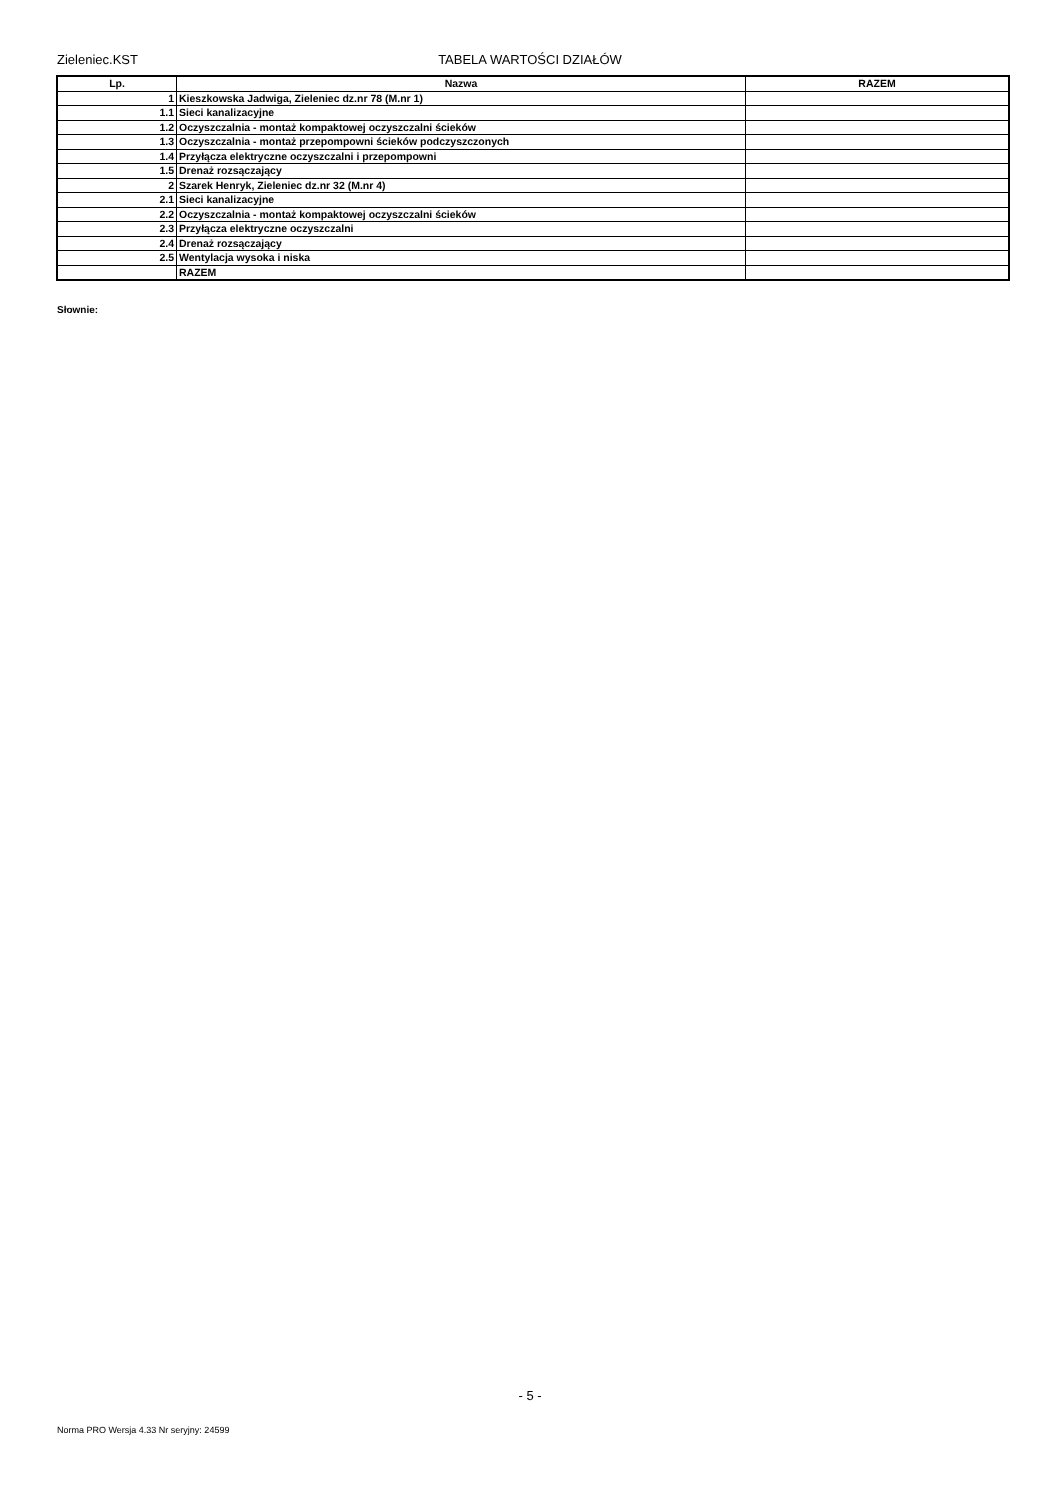Zieleniec.KST
TABELA WARTOŚCI DZIAŁÓW
| Lp. | Nazwa | RAZEM |
| --- | --- | --- |
| 1 | Kieszkowska Jadwiga, Zieleniec dz.nr 78 (M.nr 1) | |
| 1.1 | Sieci kanalizacyjne | |
| 1.2 | Oczyszczalnia - montaż kompaktowej oczyszczalni ścieków | |
| 1.3 | Oczyszczalnia - montaż przepompowni ścieków podczyszczonych | |
| 1.4 | Przyłącza elektryczne oczyszczalni i przepompowni | |
| 1.5 | Drenaż rozsączający | |
| 2 | Szarek Henryk, Zieleniec dz.nr 32 (M.nr 4) | |
| 2.1 | Sieci kanalizacyjne | |
| 2.2 | Oczyszczalnia - montaż kompaktowej oczyszczalni ścieków | |
| 2.3 | Przyłącza elektryczne oczyszczalni | |
| 2.4 | Drenaż rozsączający | |
| 2.5 | Wentylacja wysoka i niska | |
| | RAZEM | |
Słownie:
- 5 -
Norma PRO Wersja 4.33 Nr seryjny: 24599